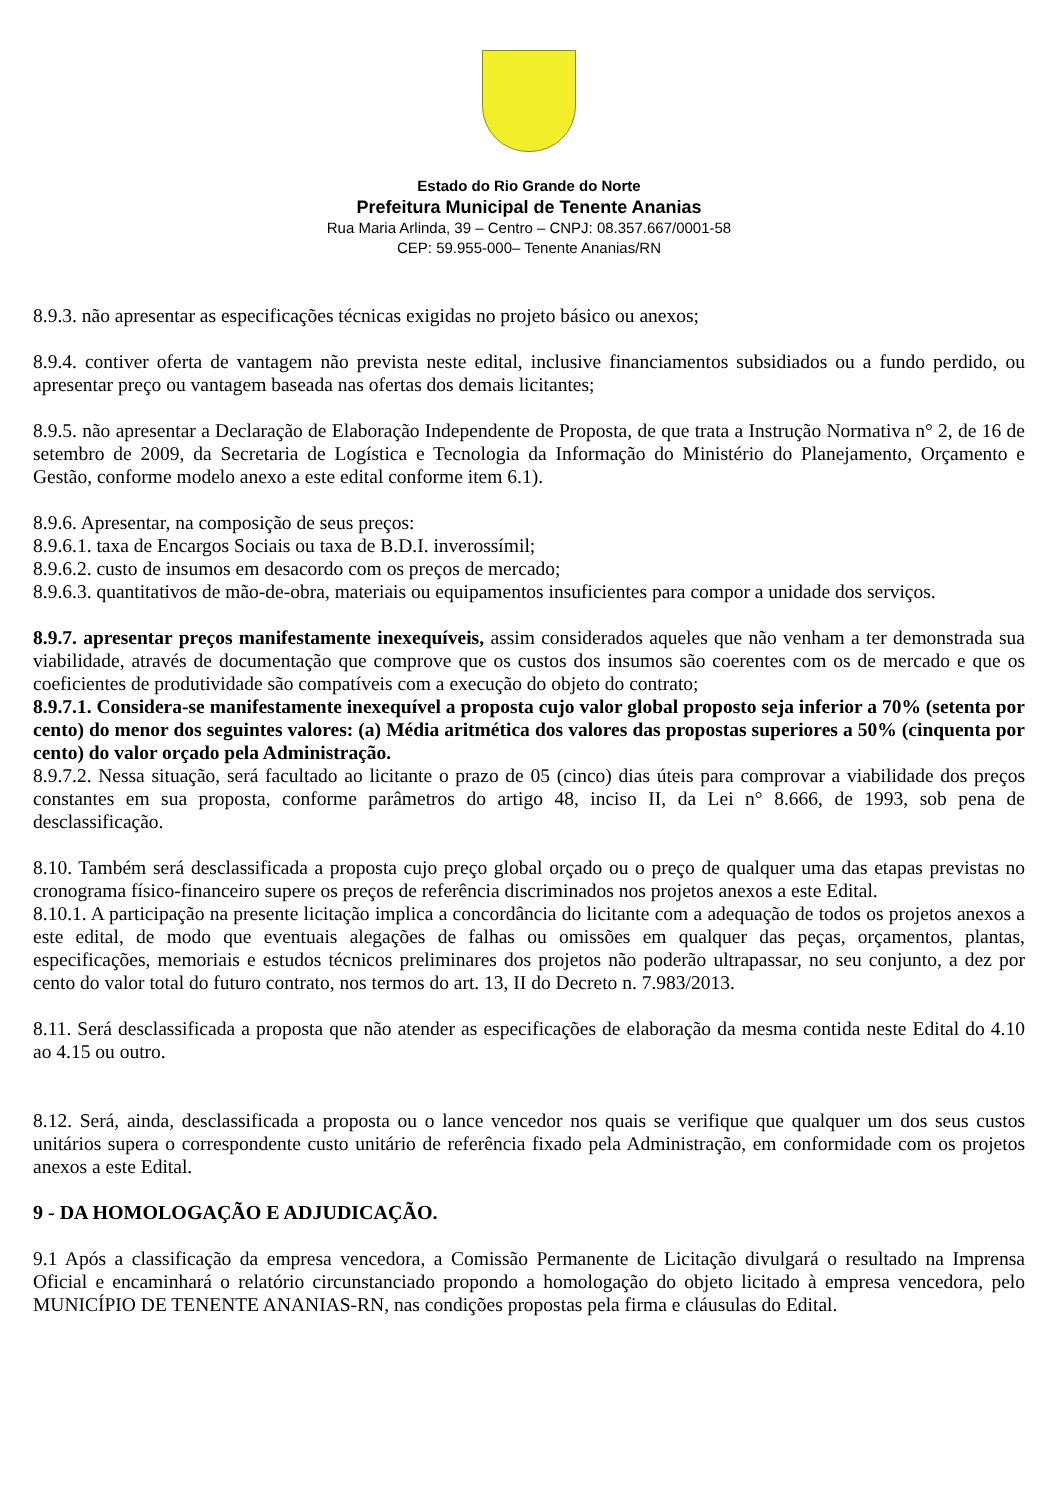Estado do Rio Grande do Norte
Prefeitura Municipal de Tenente Ananias
Rua Maria Arlinda, 39 – Centro – CNPJ: 08.357.667/0001-58
CEP: 59.955-000– Tenente Ananias/RN
8.9.3. não apresentar as especificações técnicas exigidas no projeto básico ou anexos;
8.9.4. contiver oferta de vantagem não prevista neste edital, inclusive financiamentos subsidiados ou a fundo perdido, ou apresentar preço ou vantagem baseada nas ofertas dos demais licitantes;
8.9.5. não apresentar a Declaração de Elaboração Independente de Proposta, de que trata a Instrução Normativa n° 2, de 16 de setembro de 2009, da Secretaria de Logística e Tecnologia da Informação do Ministério do Planejamento, Orçamento e Gestão, conforme modelo anexo a este edital conforme item 6.1).
8.9.6. Apresentar, na composição de seus preços:
8.9.6.1. taxa de Encargos Sociais ou taxa de B.D.I. inverossímil;
8.9.6.2. custo de insumos em desacordo com os preços de mercado;
8.9.6.3. quantitativos de mão-de-obra, materiais ou equipamentos insuficientes para compor a unidade dos serviços.
8.9.7. apresentar preços manifestamente inexequíveis, assim considerados aqueles que não venham a ter demonstrada sua viabilidade, através de documentação que comprove que os custos dos insumos são coerentes com os de mercado e que os coeficientes de produtividade são compatíveis com a execução do objeto do contrato;
8.9.7.1. Considera-se manifestamente inexequível a proposta cujo valor global proposto seja inferior a 70% (setenta por cento) do menor dos seguintes valores: (a) Média aritmética dos valores das propostas superiores a 50% (cinquenta por cento) do valor orçado pela Administração.
8.9.7.2. Nessa situação, será facultado ao licitante o prazo de 05 (cinco) dias úteis para comprovar a viabilidade dos preços constantes em sua proposta, conforme parâmetros do artigo 48, inciso II, da Lei n° 8.666, de 1993, sob pena de desclassificação.
8.10. Também será desclassificada a proposta cujo preço global orçado ou o preço de qualquer uma das etapas previstas no cronograma físico-financeiro supere os preços de referência discriminados nos projetos anexos a este Edital.
8.10.1. A participação na presente licitação implica a concordância do licitante com a adequação de todos os projetos anexos a este edital, de modo que eventuais alegações de falhas ou omissões em qualquer das peças, orçamentos, plantas, especificações, memoriais e estudos técnicos preliminares dos projetos não poderão ultrapassar, no seu conjunto, a dez por cento do valor total do futuro contrato, nos termos do art. 13, II do Decreto n. 7.983/2013.
8.11. Será desclassificada a proposta que não atender as especificações de elaboração da mesma contida neste Edital do 4.10 ao 4.15 ou outro.
8.12. Será, ainda, desclassificada a proposta ou o lance vencedor nos quais se verifique que qualquer um dos seus custos unitários supera o correspondente custo unitário de referência fixado pela Administração, em conformidade com os projetos anexos a este Edital.
9 - DA HOMOLOGAÇÃO E ADJUDICAÇÃO.
9.1 Após a classificação da empresa vencedora, a Comissão Permanente de Licitação divulgará o resultado na Imprensa Oficial e encaminhará o relatório circunstanciado propondo a homologação do objeto licitado à empresa vencedora, pelo MUNICÍPIO DE TENENTE ANANIAS-RN, nas condições propostas pela firma e cláusulas do Edital.